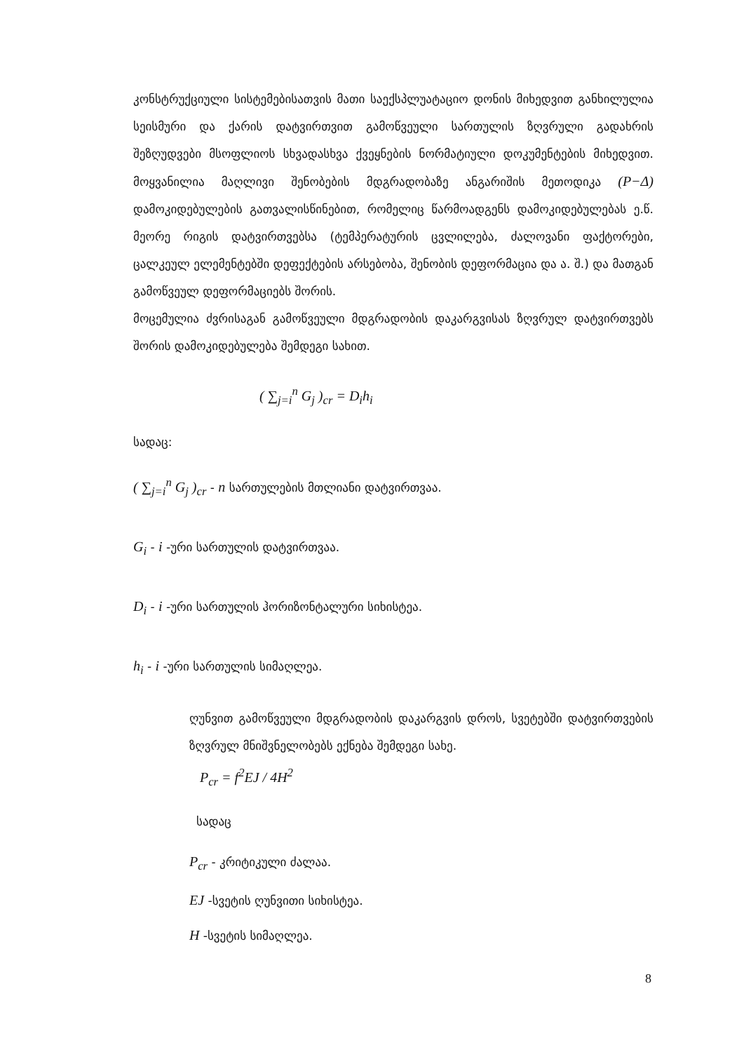კონსტრუქციული სისტემებისათვის მათი საექსპლუატაციო დონის მიხედვით განხილულია სეისმური და ქარის დატვირთვით გამოწვეული სართულის ზღვრული გადახრის შეზღუდვები მსოფლიოს სხვადასხვა ქვეყნების ნორმატიული დოკუმენტების მიხედვით. მოყვანილია მაღლივი შენობების მდგრადობაზე ანგარიშის მეთოდიკა (P−Δ) დამოკიდებულების გათვალისწინებით, რომელიც წარმოადგენს დამოკიდებულებას ე.წ. მეორე რიგის დატვირთვებსა (ტემპერატურის ცვლილება, ძალოვანი ფაქტორები, ცალკეულ ელემენტებში დეფექტების არსებობა, შენობის დეფორმაცია და ა. შ.) და მათგან გამოწვეულ დეფორმაციებს შორის.
მოცემულია ძვრისაგან გამოწვეული მდგრადობის დაკარგვისას ზღვრულ დატვირთვებს შორის დამოკიდებულება შემდეგი სახით.
( ∑<sub>j=i</sub><sup>n</sup> G<sub>j</sub> )<sub>cr</sub> = D<sub>i</sub>h<sub>i</sub>
სადაც:
( ∑<sub>j=i</sub><sup>n</sup> G<sub>j</sub> )<sub>cr</sub> - n სართულების მთლიანი დატვირთვაა.
G<sub>i</sub> - i -ური სართულის დატვირთვაა.
D<sub>i</sub> - i -ური სართულის ჰორიზონტალური სიხისტეა.
h<sub>i</sub> - i -ური სართულის სიმაღლეა.
ღუნვით გამოწვეული მდგრადობის დაკარგვის დროს, სვეტებში დატვირთვების ზღვრულ მნიშვნელობებს ექნება შემდეგი სახე.
P<sub>cr</sub> = f<sup>2</sup>EJ / 4H<sup>2</sup>
სადაც
P<sub>cr</sub> - კრიტიკული ძალაა.
EJ -სვეტის ღუნვითი სიხისტეა.
H -სვეტის სიმაღლეა.
8